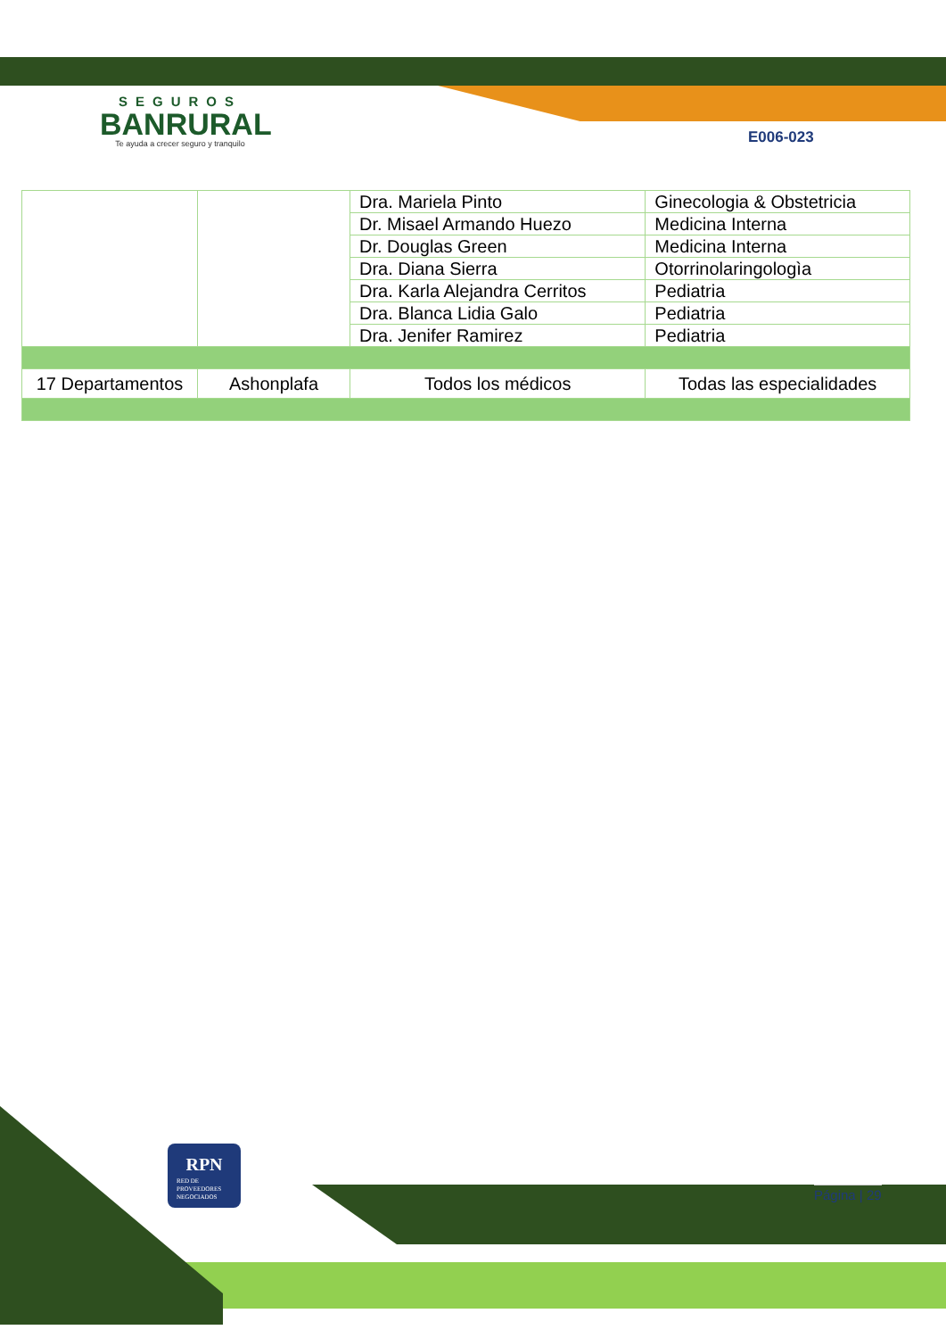SEGUROS
BANRURAL
Te ayuda a crecer seguro y tranquilo
E006-023
| | | Dra. Mariela Pinto | Ginecologia & Obstetricia |
| | | Dr. Misael Armando Huezo | Medicina Interna |
| | | Dr. Douglas Green | Medicina Interna |
| | | Dra. Diana Sierra | Otorrinolaringologìa |
| | | Dra. Karla Alejandra Cerritos | Pediatria |
| | | Dra. Blanca Lidia Galo | Pediatria |
| | | Dra. Jenifer Ramirez | Pediatria |
| 17 Departamentos | Ashonplafa | Todos los médicos | Todas las especialidades |
RPN
RED DE
PROVEEDORES
NEGOCIADOS
Página | 29